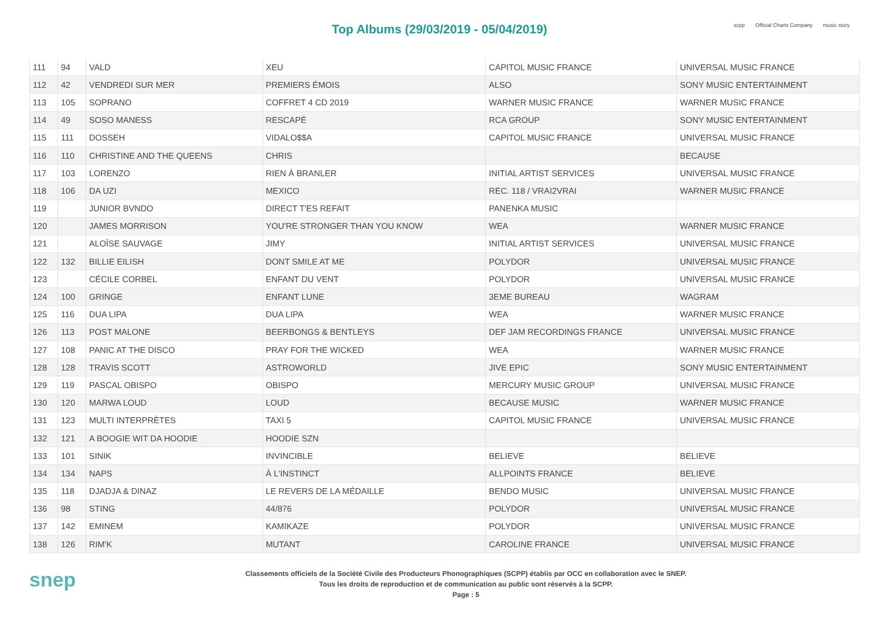Top Albums (29/03/2019 - 05/04/2019)
scpp Official Charts Company music story
| 111 | 94 | VALD | XEU | CAPITOL MUSIC FRANCE | UNIVERSAL MUSIC FRANCE |
| 112 | 42 | VENDREDI SUR MER | PREMIERS ÉMOIS | ALSO | SONY MUSIC ENTERTAINMENT |
| 113 | 105 | SOPRANO | COFFRET 4 CD 2019 | WARNER MUSIC FRANCE | WARNER MUSIC FRANCE |
| 114 | 49 | SOSO MANESS | RESCAPÉ | RCA GROUP | SONY MUSIC ENTERTAINMENT |
| 115 | 111 | DOSSEH | VIDALO$$A | CAPITOL MUSIC FRANCE | UNIVERSAL MUSIC FRANCE |
| 116 | 110 | CHRISTINE AND THE QUEENS | CHRIS | | BECAUSE |
| 117 | 103 | LORENZO | RIEN À BRANLER | INITIAL ARTIST SERVICES | UNIVERSAL MUSIC FRANCE |
| 118 | 106 | DA UZI | MEXICO | REC. 118 / VRAI2VRAI | WARNER MUSIC FRANCE |
| 119 | | JUNIOR BVNDO | DIRECT T'ES REFAIT | PANENKA MUSIC | |
| 120 | | JAMES MORRISON | YOU'RE STRONGER THAN YOU KNOW | WEA | WARNER MUSIC FRANCE |
| 121 | | ALOÏSE SAUVAGE | JIMY | INITIAL ARTIST SERVICES | UNIVERSAL MUSIC FRANCE |
| 122 | 132 | BILLIE EILISH | DONT SMILE AT ME | POLYDOR | UNIVERSAL MUSIC FRANCE |
| 123 | | CÉCILE CORBEL | ENFANT DU VENT | POLYDOR | UNIVERSAL MUSIC FRANCE |
| 124 | 100 | GRINGE | ENFANT LUNE | 3EME BUREAU | WAGRAM |
| 125 | 116 | DUA LIPA | DUA LIPA | WEA | WARNER MUSIC FRANCE |
| 126 | 113 | POST MALONE | BEERBONGS & BENTLEYS | DEF JAM RECORDINGS FRANCE | UNIVERSAL MUSIC FRANCE |
| 127 | 108 | PANIC AT THE DISCO | PRAY FOR THE WICKED | WEA | WARNER MUSIC FRANCE |
| 128 | 128 | TRAVIS SCOTT | ASTROWORLD | JIVE EPIC | SONY MUSIC ENTERTAINMENT |
| 129 | 119 | PASCAL OBISPO | OBISPO | MERCURY MUSIC GROUP | UNIVERSAL MUSIC FRANCE |
| 130 | 120 | MARWA LOUD | LOUD | BECAUSE MUSIC | WARNER MUSIC FRANCE |
| 131 | 123 | MULTI INTERPRÈTES | TAXI 5 | CAPITOL MUSIC FRANCE | UNIVERSAL MUSIC FRANCE |
| 132 | 121 | A BOOGIE WIT DA HOODIE | HOODIE SZN | | |
| 133 | 101 | SINIK | INVINCIBLE | BELIEVE | BELIEVE |
| 134 | 134 | NAPS | À L'INSTINCT | ALLPOINTS FRANCE | BELIEVE |
| 135 | 118 | DJADJA & DINAZ | LE REVERS DE LA MÉDAILLE | BENDO MUSIC | UNIVERSAL MUSIC FRANCE |
| 136 | 98 | STING | 44/876 | POLYDOR | UNIVERSAL MUSIC FRANCE |
| 137 | 142 | EMINEM | KAMIKAZE | POLYDOR | UNIVERSAL MUSIC FRANCE |
| 138 | 126 | RIM'K | MUTANT | CAROLINE FRANCE | UNIVERSAL MUSIC FRANCE |
snep
Classements officiels de la Société Civile des Producteurs Phonographiques (SCPP) établis par OCC en collaboration avec le SNEP.
Tous les droits de reproduction et de communication au public sont réservés à la SCPP.
Page : 5